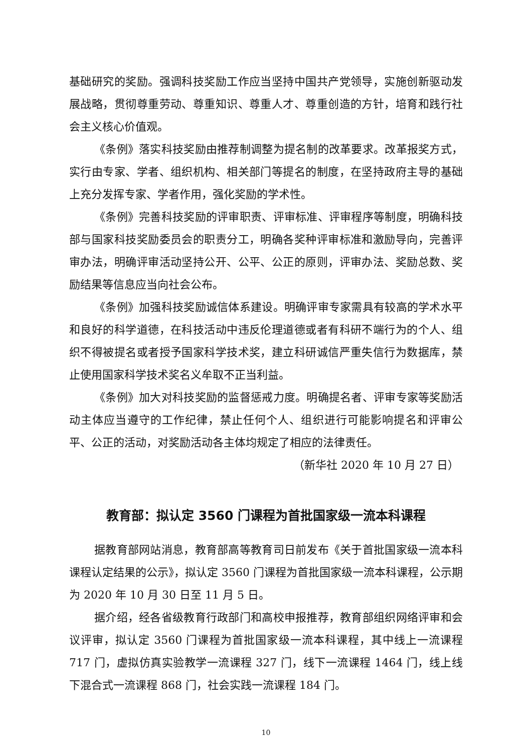基础研究的奖励。强调科技奖励工作应当坚持中国共产党领导，实施创新驱动发展战略，贯彻尊重劳动、尊重知识、尊重人才、尊重创造的方针，培育和践行社会主义核心价值观。
《条例》落实科技奖励由推荐制调整为提名制的改革要求。改革报奖方式，实行由专家、学者、组织机构、相关部门等提名的制度，在坚持政府主导的基础上充分发挥专家、学者作用，强化奖励的学术性。
《条例》完善科技奖励的评审职责、评审标准、评审程序等制度，明确科技部与国家科技奖励委员会的职责分工，明确各奖种评审标准和激励导向，完善评审办法，明确评审活动坚持公开、公平、公正的原则，评审办法、奖励总数、奖励结果等信息应当向社会公布。
《条例》加强科技奖励诚信体系建设。明确评审专家需具有较高的学术水平和良好的科学道德，在科技活动中违反伦理道德或者有科研不端行为的个人、组织不得被提名或者授予国家科学技术奖，建立科研诚信严重失信行为数据库，禁止使用国家科学技术奖名义牟取不正当利益。
《条例》加大对科技奖励的监督惩戒力度。明确提名者、评审专家等奖励活动主体应当遵守的工作纪律，禁止任何个人、组织进行可能影响提名和评审公平、公正的活动，对奖励活动各主体均规定了相应的法律责任。
（新华社 2020 年 10 月 27 日）
教育部：拟认定 3560 门课程为首批国家级一流本科课程
据教育部网站消息，教育部高等教育司日前发布《关于首批国家级一流本科课程认定结果的公示》，拟认定 3560 门课程为首批国家级一流本科课程，公示期为 2020 年 10 月 30 日至 11 月 5 日。
据介绍，经各省级教育行政部门和高校申报推荐，教育部组织网络评审和会议评审，拟认定 3560 门课程为首批国家级一流本科课程，其中线上一流课程 717 门，虚拟仿真实验教学一流课程 327 门，线下一流课程 1464 门，线上线下混合式一流课程 868 门，社会实践一流课程 184 门。
10